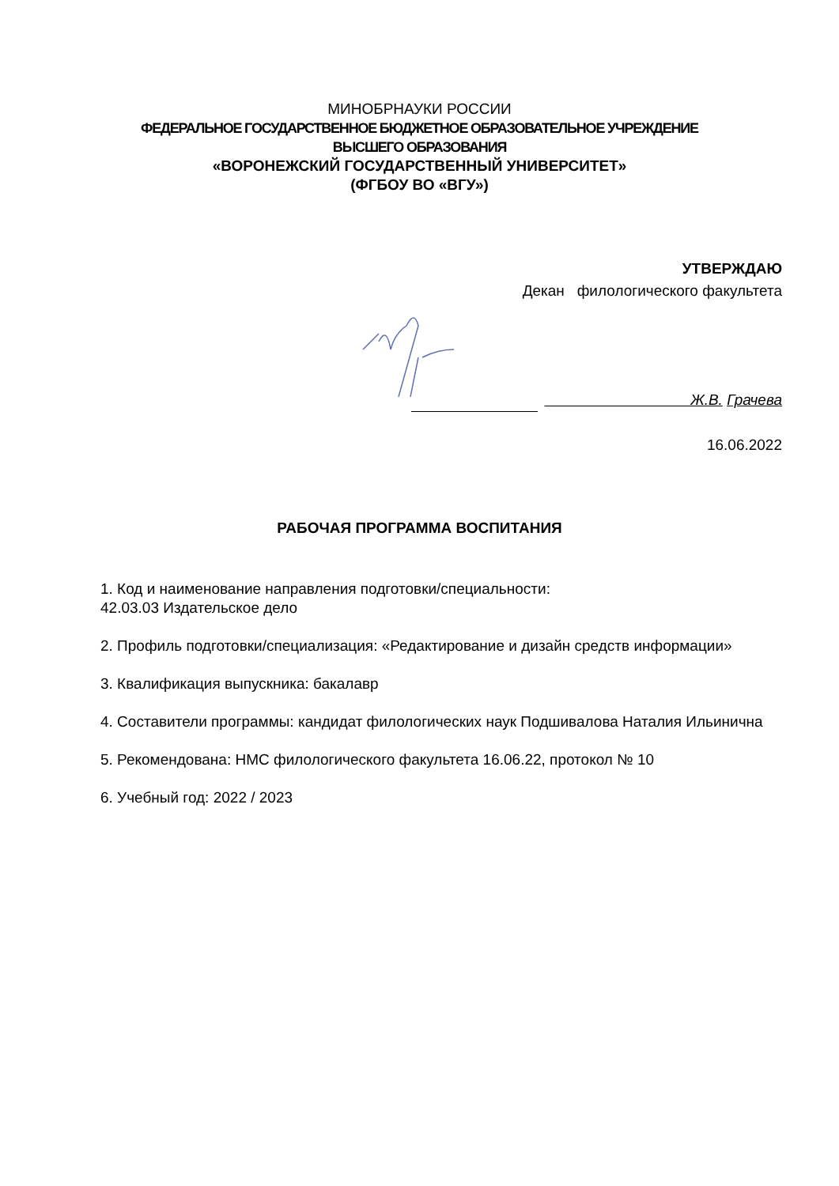МИНОБРНАУКИ РОССИИ
ФЕДЕРАЛЬНОЕ ГОСУДАРСТВЕННОЕ БЮДЖЕТНОЕ ОБРАЗОВАТЕЛЬНОЕ УЧРЕЖДЕНИЕ
ВЫСШЕГО ОБРАЗОВАНИЯ
«ВОРОНЕЖСКИЙ ГОСУДАРСТВЕННЫЙ УНИВЕРСИТЕТ»
(ФГБОУ ВО «ВГУ»)
УТВЕРЖДАЮ
Декан филологического факультета
Ж.В. Грачева
16.06.2022
РАБОЧАЯ ПРОГРАММА ВОСПИТАНИЯ
1. Код и наименование направления подготовки/специальности:
42.03.03 Издательское дело
2. Профиль подготовки/специализация: «Редактирование и дизайн средств информации»
3. Квалификация выпускника: бакалавр
4. Составители программы: кандидат филологических наук Подшивалова Наталия Ильинична
5. Рекомендована: НМС филологического факультета 16.06.22, протокол № 10
6. Учебный год: 2022 / 2023